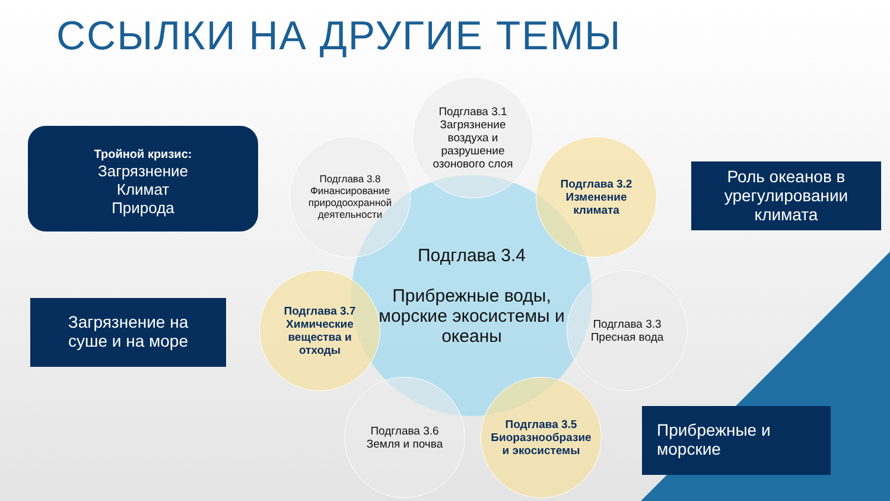ССЫЛКИ НА ДРУГИЕ ТЕМЫ
Тройной кризис:
Загрязнение
Климат
Природа
Загрязнение на
суше и на море
Роль океанов в урегулировании климата
Прибрежные и морские
Подглава 3.4
Прибрежные воды, морские экосистемы и океаны
Подглава 3.1 Загрязнение воздуха и разрушение озонового слоя
Подглава 3.2
Изменение климата
Подглава 3.3 Пресная вода
Подглава 3.5 Биоразнообразие и экосистемы
Подглава 3.6
Земля и почва
Подглава 3.7 Химические вещества и отходы
Подглава 3.8 Финансирование природоохранной деятельности